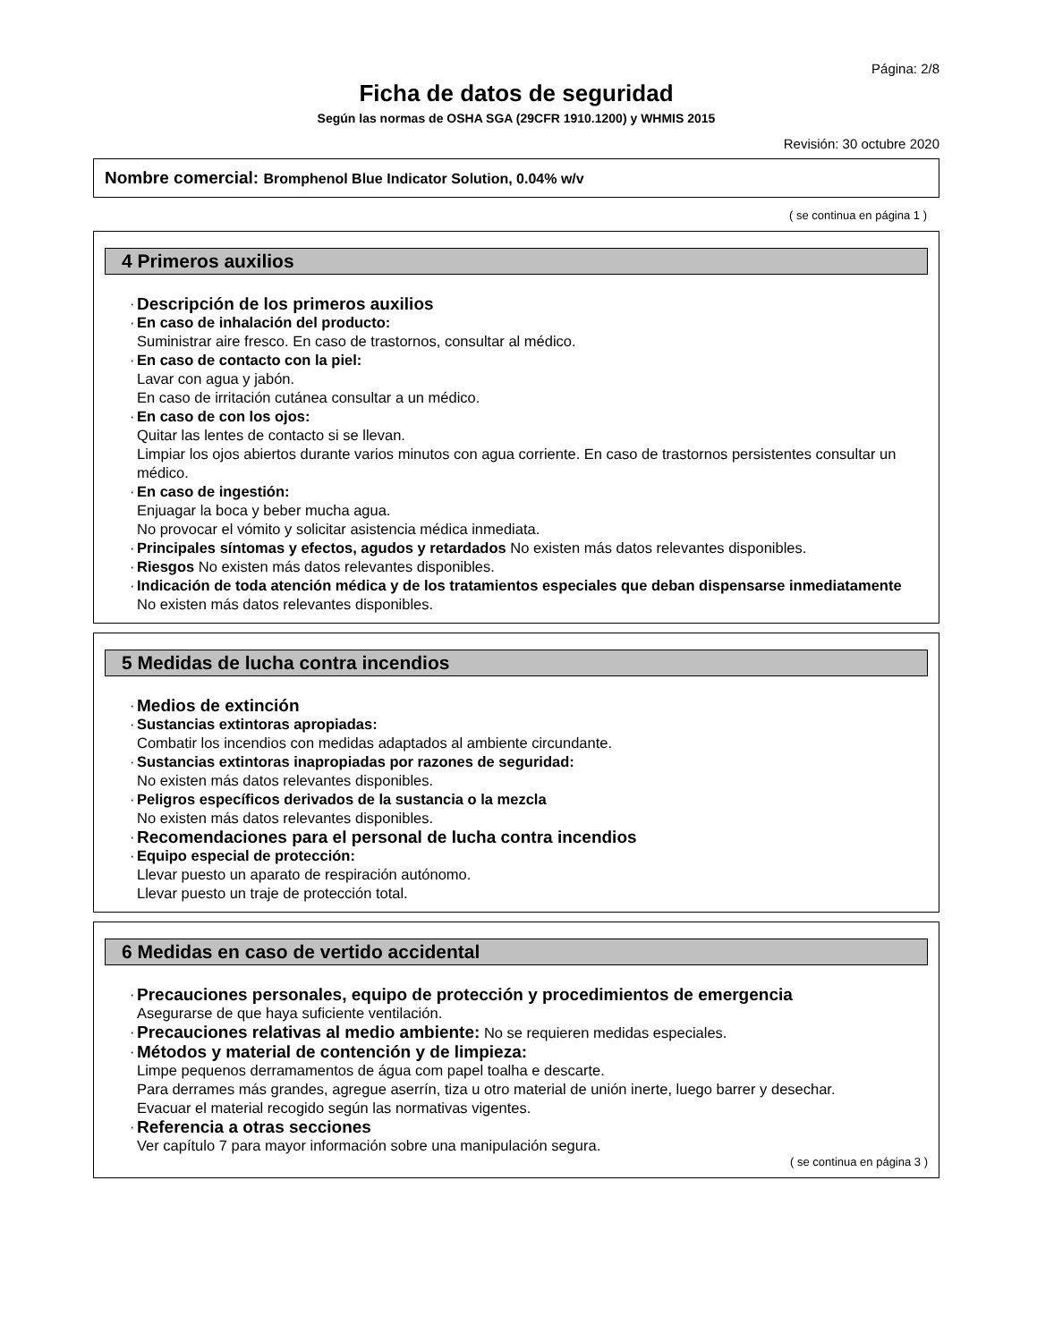Página: 2/8
Ficha de datos de seguridad
Según las normas de OSHA SGA (29CFR 1910.1200) y WHMIS 2015
Revisión: 30 octubre 2020
Nombre comercial: Bromphenol Blue Indicator Solution, 0.04% w/v
( se continua en página 1 )
4 Primeros auxilios
·
Descripción de los primeros auxilios
·
En caso de inhalación del producto:
Suministrar aire fresco. En caso de trastornos, consultar al médico.
·
En caso de contacto con la piel:
Lavar con agua y jabón.
En caso de irritación cutánea consultar a un médico.
·
En caso de con los ojos:
Quitar las lentes de contacto si se llevan.
Limpiar los ojos abiertos durante varios minutos con agua corriente. En caso de trastornos persistentes consultar un médico.
·
En caso de ingestión:
Enjuagar la boca y beber mucha agua.
No provocar el vómito y solicitar asistencia médica inmediata.
·
Principales síntomas y efectos, agudos y retardados No existen más datos relevantes disponibles.
·
Riesgos No existen más datos relevantes disponibles.
·
Indicación de toda atención médica y de los tratamientos especiales que deban dispensarse inmediatamente
No existen más datos relevantes disponibles.
5 Medidas de lucha contra incendios
·
Medios de extinción
·
Sustancias extintoras apropiadas:
Combatir los incendios con medidas adaptados al ambiente circundante.
·
Sustancias extintoras inapropiadas por razones de seguridad:
No existen más datos relevantes disponibles.
·
Peligros específicos derivados de la sustancia o la mezcla
No existen más datos relevantes disponibles.
·
Recomendaciones para el personal de lucha contra incendios
·
Equipo especial de protección:
Llevar puesto un aparato de respiración autónomo.
Llevar puesto un traje de protección total.
6 Medidas en caso de vertido accidental
·
Precauciones personales, equipo de protección y procedimientos de emergencia
Asegurarse de que haya suficiente ventilación.
·
Precauciones relativas al medio ambiente: No se requieren medidas especiales.
·
Métodos y material de contención y de limpieza:
Limpe pequenos derramamentos de água com papel toalha e descarte.
Para derrames más grandes, agregue aserrín, tiza u otro material de unión inerte, luego barrer y desechar.
Evacuar el material recogido según las normativas vigentes.
·
Referencia a otras secciones
Ver capítulo 7 para mayor información sobre una manipulación segura.
( se continua en página 3 )